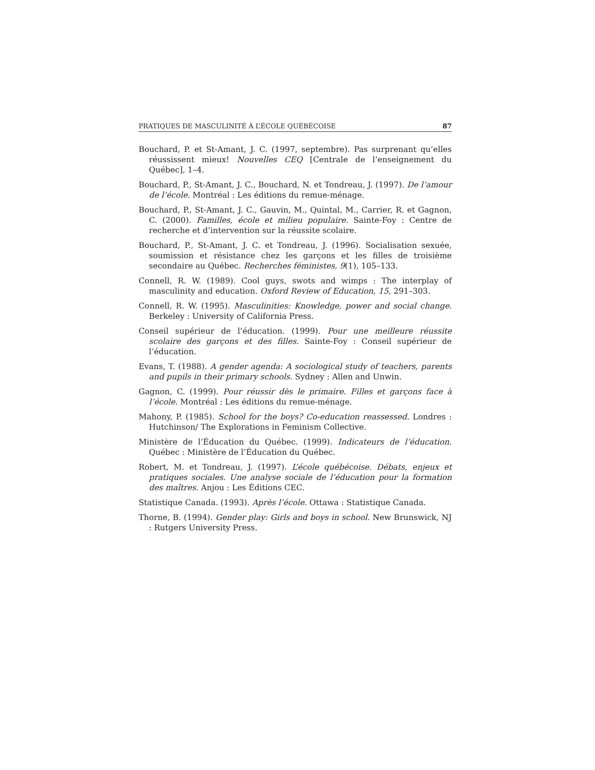PRATIQUES DE MASCULINITÉ À L’ÉCOLE QUÉBÉCOISE 87
Bouchard, P. et St-Amant, J. C. (1997, septembre). Pas surprenant qu’elles réussissent mieux! Nouvelles CEQ [Centrale de l’enseignement du Québec], 1–4.
Bouchard, P., St-Amant, J. C., Bouchard, N. et Tondreau, J. (1997). De l’amour de l’école. Montréal : Les éditions du remue-ménage.
Bouchard, P., St-Amant, J. C., Gauvin, M., Quintal, M., Carrier, R. et Gagnon, C. (2000). Familles, école et milieu populaire. Sainte-Foy : Centre de recherche et d’intervention sur la réussite scolaire.
Bouchard, P., St-Amant, J. C. et Tondreau, J. (1996). Socialisation sexuée, soumission et résistance chez les garçons et les filles de troisième secondaire au Québec. Recherches féministes, 9(1), 105–133.
Connell, R. W. (1989). Cool guys, swots and wimps : The interplay of masculinity and education. Oxford Review of Education, 15, 291–303.
Connell, R. W. (1995). Masculinities: Knowledge, power and social change. Berkeley : University of California Press.
Conseil supérieur de l’éducation. (1999). Pour une meilleure réussite scolaire des garçons et des filles. Sainte-Foy : Conseil supérieur de l’éducation.
Evans, T. (1988). A gender agenda: A sociological study of teachers, parents and pupils in their primary schools. Sydney : Allen and Unwin.
Gagnon, C. (1999). Pour réussir dès le primaire. Filles et garçons face à l’école. Montréal : Les éditions du remue-ménage.
Mahony, P. (1985). School for the boys? Co-education reassessed. Londres : Hutchinson/ The Explorations in Feminism Collective.
Ministère de l’Éducation du Québec. (1999). Indicateurs de l’éducation. Québec : Ministère de l’Éducation du Québec.
Robert, M. et Tondreau, J. (1997). L’école québécoise. Débats, enjeux et pratiques sociales. Une analyse sociale de l’éducation pour la formation des maîtres. Anjou : Les Éditions CEC.
Statistique Canada. (1993). Après l’école. Ottawa : Statistique Canada.
Thorne, B. (1994). Gender play: Girls and boys in school. New Brunswick, NJ : Rutgers University Press.